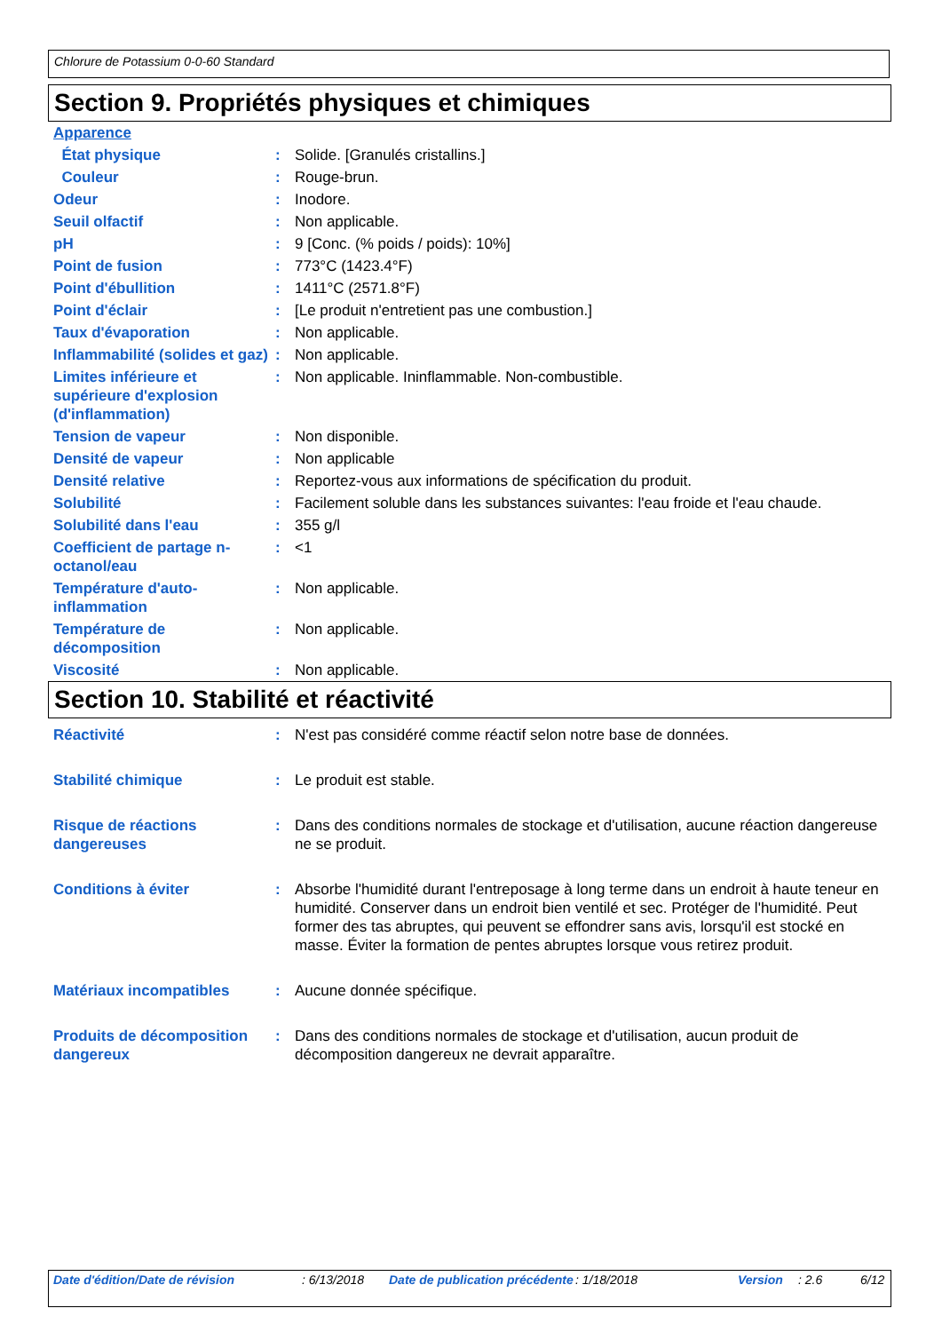Chlorure de Potassium 0-0-60 Standard
Section 9. Propriétés physiques et chimiques
| Apparence | | |
| État physique | : | Solide. [Granulés cristallins.] |
| Couleur | : | Rouge-brun. |
| Odeur | : | Inodore. |
| Seuil olfactif | : | Non applicable. |
| pH | : | 9 [Conc. (% poids / poids): 10%] |
| Point de fusion | : | 773°C (1423.4°F) |
| Point d'ébullition | : | 1411°C (2571.8°F) |
| Point d'éclair | : | [Le produit n'entretient pas une combustion.] |
| Taux d'évaporation | : | Non applicable. |
| Inflammabilité (solides et gaz) | : | Non applicable. |
| Limites inférieure et supérieure d'explosion (d'inflammation) | : | Non applicable. Ininflammable. Non-combustible. |
| Tension de vapeur | : | Non disponible. |
| Densité de vapeur | : | Non applicable |
| Densité relative | : | Reportez-vous aux informations de spécification du produit. |
| Solubilité | : | Facilement soluble dans les substances suivantes: l'eau froide et l'eau chaude. |
| Solubilité dans l'eau | : | 355 g/l |
| Coefficient de partage n-octanol/eau | : | <1 |
| Température d'auto-inflammation | : | Non applicable. |
| Température de décomposition | : | Non applicable. |
| Viscosité | : | Non applicable. |
Section 10. Stabilité et réactivité
| Réactivité | : | N'est pas considéré comme réactif selon notre base de données. |
| Stabilité chimique | : | Le produit est stable. |
| Risque de réactions dangereuses | : | Dans des conditions normales de stockage et d'utilisation, aucune réaction dangereuse ne se produit. |
| Conditions à éviter | : | Absorbe l'humidité durant l'entreposage à long terme dans un endroit à haute teneur en humidité. Conserver dans un endroit bien ventilé et sec. Protéger de l'humidité. Peut former des tas abruptes, qui peuvent se effondrer sans avis, lorsqu'il est stocké en masse. Éviter la formation de pentes abruptes lorsque vous retirez produit. |
| Matériaux incompatibles | : | Aucune donnée spécifique. |
| Produits de décomposition dangereux | : | Dans des conditions normales de stockage et d'utilisation, aucun produit de décomposition dangereux ne devrait apparaître. |
Date d'édition/Date de révision : 6/13/2018 Date de publication précédente
: 1/18/2018 Version : 2.6 6/12